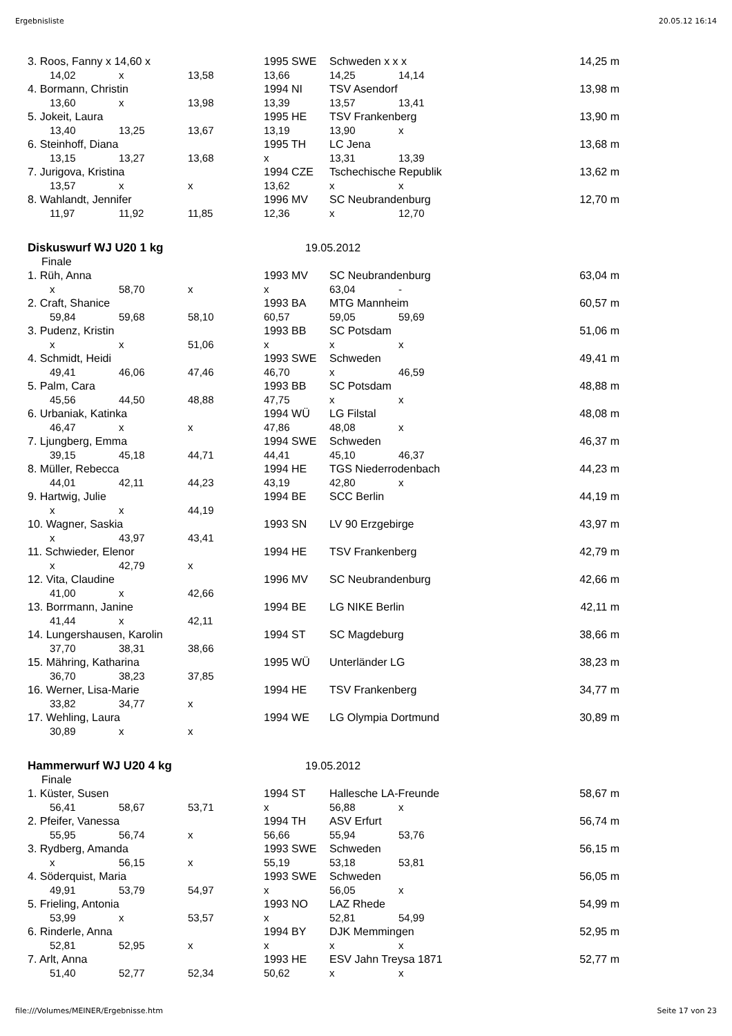Ergebnisliste 20.05.12 16:14
| 3. Roos, Fanny x 14,60 x | | | | 1995 SWE | Schweden x x x | | | 14,25 m |
| | 14,02 | x | 13,58 | 13,66 | 14,25 | 14,14 | | |
| 4. Bormann, Christin | | | | 1994 NI | TSV Asendorf | | | 13,98 m |
| | 13,60 | x | 13,98 | 13,39 | 13,57 | 13,41 | | |
| 5. Jokeit, Laura | | | | 1995 HE | TSV Frankenberg | | | 13,90 m |
| | 13,40 | 13,25 | 13,67 | 13,19 | 13,90 | x | | |
| 6. Steinhoff, Diana | | | | 1995 TH | LC Jena | | | 13,68 m |
| | 13,15 | 13,27 | 13,68 | x | 13,31 | 13,39 | | |
| 7. Jurigova, Kristina | | | | 1994 CZE | Tschechische Republik | | | 13,62 m |
| | 13,57 | x | x | 13,62 | x | x | | |
| 8. Wahlandt, Jennifer | | | | 1996 MV | SC Neubrandenburg | | | 12,70 m |
| | 11,97 | 11,92 | 11,85 | 12,36 | x | 12,70 | | |
| Diskuswurf WJ U20 1 kg | | | | 19.05.2012 | | | | |
| Finale | | | | | | | | |
| 1. Rüh, Anna | | | | 1993 MV | SC Neubrandenburg | | | 63,04 m |
| | x | 58,70 | x | x | 63,04 | - | | |
| 2. Craft, Shanice | | | | 1993 BA | MTG Mannheim | | | 60,57 m |
| | 59,84 | 59,68 | 58,10 | 60,57 | 59,05 | 59,69 | | |
| 3. Pudenz, Kristin | | | | 1993 BB | SC Potsdam | | | 51,06 m |
| | x | x | 51,06 | x | x | x | | |
| 4. Schmidt, Heidi | | | | 1993 SWE | Schweden | | | 49,41 m |
| | 49,41 | 46,06 | 47,46 | 46,70 | x | 46,59 | | |
| 5. Palm, Cara | | | | 1993 BB | SC Potsdam | | | 48,88 m |
| | 45,56 | 44,50 | 48,88 | 47,75 | x | x | | |
| 6. Urbaniak, Katinka | | | | 1994 WÜ | LG Filstal | | | 48,08 m |
| | 46,47 | x | x | 47,86 | 48,08 | x | | |
| 7. Ljungberg, Emma | | | | 1994 SWE | Schweden | | | 46,37 m |
| | 39,15 | 45,18 | 44,71 | 44,41 | 45,10 | 46,37 | | |
| 8. Müller, Rebecca | | | | 1994 HE | TGS Niederrodenbach | | | 44,23 m |
| | 44,01 | 42,11 | 44,23 | 43,19 | 42,80 | x | | |
| 9. Hartwig, Julie | | | | 1994 BE | SCC Berlin | | | 44,19 m |
| | x | x | 44,19 | | | | | |
| 10. Wagner, Saskia | | | | 1993 SN | LV 90 Erzgebirge | | | 43,97 m |
| | x | 43,97 | 43,41 | | | | | |
| 11. Schwieder, Elenor | | | | 1994 HE | TSV Frankenberg | | | 42,79 m |
| | x | 42,79 | x | | | | | |
| 12. Vita, Claudine | | | | 1996 MV | SC Neubrandenburg | | | 42,66 m |
| | 41,00 | x | 42,66 | | | | | |
| 13. Borrmann, Janine | | | | 1994 BE | LG NIKE Berlin | | | 42,11 m |
| | 41,44 | x | 42,11 | | | | | |
| 14. Lungershausen, Karolin | | | | 1994 ST | SC Magdeburg | | | 38,66 m |
| | 37,70 | 38,31 | 38,66 | | | | | |
| 15. Mähring, Katharina | | | | 1995 WÜ | Unterländer LG | | | 38,23 m |
| | 36,70 | 38,23 | 37,85 | | | | | |
| 16. Werner, Lisa-Marie | | | | 1994 HE | TSV Frankenberg | | | 34,77 m |
| | 33,82 | 34,77 | x | | | | | |
| 17. Wehling, Laura | | | | 1994 WE | LG Olympia Dortmund | | | 30,89 m |
| | 30,89 | x | x | | | | | |
| Hammerwurf WJ U20 4 kg | | | | 19.05.2012 | | | | |
| Finale | | | | | | | | |
| 1. Küster, Susen | | | | 1994 ST | Hallesche LA-Freunde | | | 58,67 m |
| | 56,41 | 58,67 | 53,71 | x | 56,88 | x | | |
| 2. Pfeifer, Vanessa | | | | 1994 TH | ASV Erfurt | | | 56,74 m |
| | 55,95 | 56,74 | x | 56,66 | 55,94 | 53,76 | | |
| 3. Rydberg, Amanda | | | | 1993 SWE | Schweden | | | 56,15 m |
| | x | 56,15 | x | 55,19 | 53,18 | 53,81 | | |
| 4. Söderquist, Maria | | | | 1993 SWE | Schweden | | | 56,05 m |
| | 49,91 | 53,79 | 54,97 | x | 56,05 | x | | |
| 5. Frieling, Antonia | | | | 1993 NO | LAZ Rhede | | | 54,99 m |
| | 53,99 | x | 53,57 | x | 52,81 | 54,99 | | |
| 6. Rinderle, Anna | | | | 1994 BY | DJK Memmingen | | | 52,95 m |
| | 52,81 | 52,95 | x | x | x | x | | |
| 7. Arlt, Anna | | | | 1993 HE | ESV Jahn Treysa 1871 | | | 52,77 m |
| | 51,40 | 52,77 | 52,34 | 50,62 | x | x | | |
file:///Volumes/MEINER/Ergebnisse.htm Seite 17 von 23